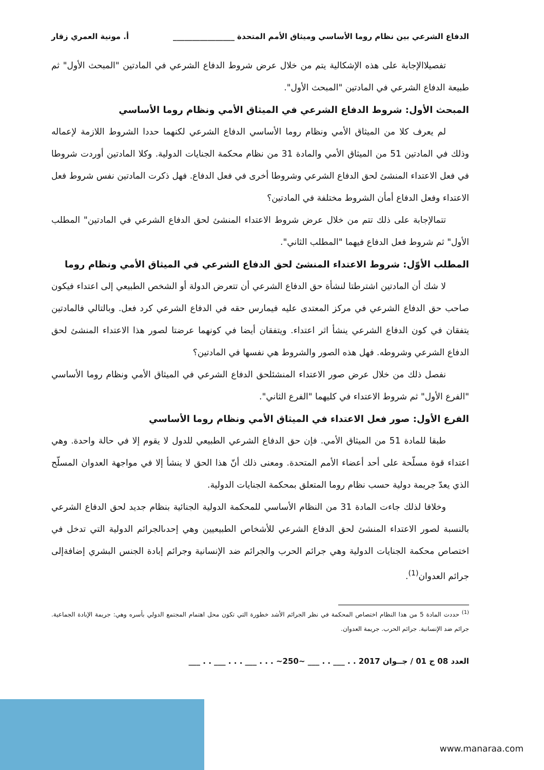الدفاع الشرعي بين نظام روما الأساسي وميثاق الأمم المتحدة ________________ أ. مونية العمري زقار
تفصيلاالإجابة على هذه الإشكالية يتم من خلال عرض شروط الدفاع الشرعي في المادتين "المبحث الأول" ثم طبيعة الدفاع الشرعي في المادتين "المبحث الأول".
المبحث الأول: شروط الدفاع الشرعي في الميثاق الأمي ونظام روما الأساسي
لم يعرف كلا من الميثاق الأمي ونظام روما الأساسي الدفاع الشرعي لكنهما حددا الشروط اللازمة لإعماله وذلك في المادتين 51 من الميثاق الأمي والمادة 31 من نظام محكمة الجنايات الدولية. وكلا المادتين أوردت شروطا في فعل الاعتداء المنشئ لحق الدفاع الشرعي وشروطا أخرى في فعل الدفاع. فهل ذكرت المادتين نفس شروط فعل الاعتداء وفعل الدفاع أمأن الشروط مختلفة في المادتين؟
تتمالإجابة على ذلك تتم من خلال عرض شروط الاعتداء المنشئ لحق الدفاع الشرعي في المادتين" المطلب الأول" ثم شروط فعل الدفاع فيهما "المطلب الثاني".
المطلب الأوّل: شروط الاعتداء المنشئ لحق الدفاع الشرعي في الميثاق الأمي ونظام روما
لا شك أن المادتين اشترطتا لنشأة حق الدفاع الشرعي أن تتعرض الدولة أو الشخص الطبيعي إلى اعتداء فيكون صاحب حق الدفاع الشرعي في مركز المعتدى عليه فيمارس حقه في الدفاع الشرعي كرد فعل. وبالتالي فالمادتين يتفقان في كون الدفاع الشرعي ينشأ اثر اعتداء. ويتفقان أيضا في كونهما عرضتا لصور هذا الاعتداء المنشئ لحق الدفاع الشرعي وشروطه. فهل هذه الصور والشروط هي نفسها في المادتين؟
نفصل ذلك من خلال عرض صور الاعتداء المنشئلحق الدفاع الشرعي في الميثاق الأمي ونظام روما الأساسي "الفرع الأول" ثم شروط الاعتداء في كليهما "الفرع الثاني".
الفرع الأول: صور فعل الاعتداء في الميثاق الأمي ونظام روما الأساسي
طبقا للمادة 51 من الميثاق الأمي. فإن حق الدفاع الشرعي الطبيعي للدول لا يقوم إلا في حالة واحدة. وهي اعتداء قوة مسلّحة على أحد أعضاء الأمم المتحدة. ومعنى ذلك أنّ هذا الحق لا ينشأ إلا في مواجهة العدوان المسلّح الذي يعدّ جريمة دولية حسب نظام روما المتعلق بمحكمة الجنايات الدولية.
وخلافا لذلك جاءت المادة 31 من النظام الأساسي للمحكمة الدولية الجنائية بنظام جديد لحق الدفاع الشرعي بالنسبة لصور الاعتداء المنشئ لحق الدفاع الشرعي للأشخاص الطبيعيين وهي إحدىالجرائم الدولية التي تدخل في اختصاص محكمة الجنايات الدولية وهي جرائم الحرب والجرائم ضد الإنسانية وجرائم إبادة الجنس البشري إضافةإلى جرائم العدوان<sup>(1)</sup>.
<sup>(1)</sup> حددت المادة 5 من هذا النظام اختصاص المحكمة في نظر الجرائم الأشد خطورة التي تكون محل اهتمام المجتمع الدولي بأسره وهي: جريمة الإبادة الجماعية. جرائم ضد الإنسانية. جرائم الحرب. جريمة العدوان.
العدد 08 ج 01 / جــوان 2017 . . ___ . . ___ ~250~ . . . ___ . . . ___ . . ___
www.manaraa.com